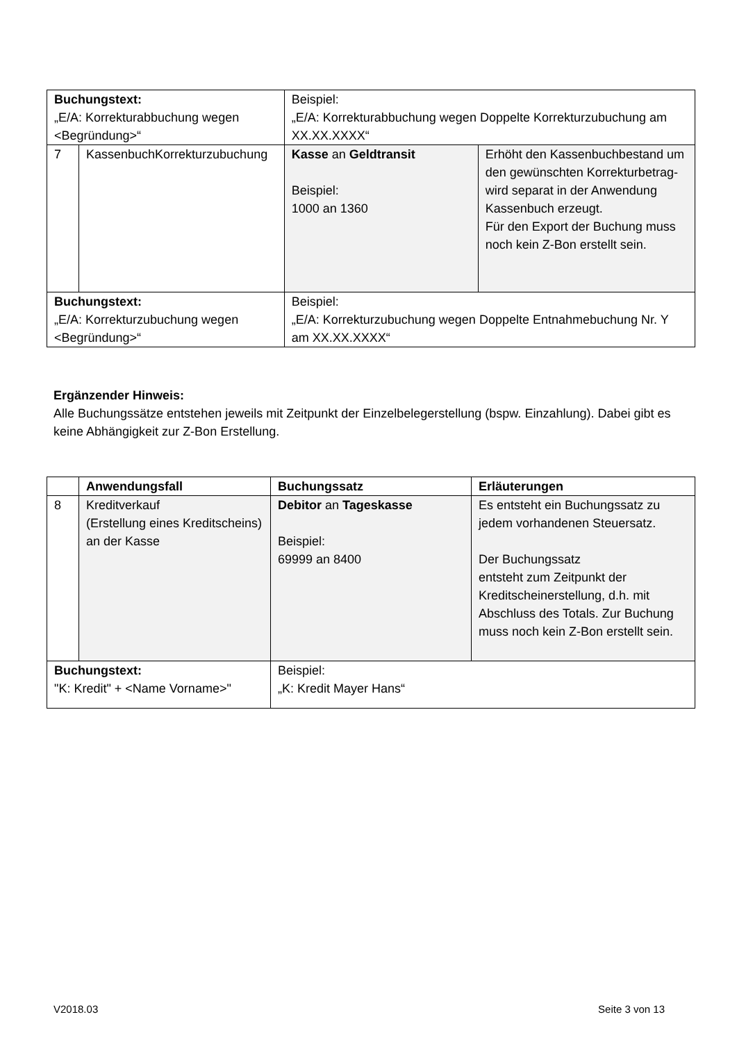| Buchungstext: „E/A: Korrekturabbuchung wegen <Begründung>“ | | Beispiel: „E/A: Korrekturabbuchung wegen Doppelte Korrekturzubuchung am XX.XX.XXXX“ | |
| 7 | KassenbuchKorrekturzubuchung | Kasse an Geldtransit Beispiel: 1000 an 1360 | Erhöht den Kassenbuchbestand um den gewünschten Korrekturbetrag- wird separat in der Anwendung Kassenbuch erzeugt. Für den Export der Buchung muss noch kein Z-Bon erstellt sein. |
| Buchungstext: „E/A: Korrekturzubuchung wegen <Begründung>“ | | Beispiel: „E/A: Korrekturzubuchung wegen Doppelte Entnahmebuchung Nr. Y am XX.XX.XXXX“ | |
Ergänzender Hinweis:
Alle Buchungssätze entstehen jeweils mit Zeitpunkt der Einzelbelegerstellung (bspw. Einzahlung). Dabei gibt es keine Abhängigkeit zur Z-Bon Erstellung.
| | Anwendungsfall | Buchungssatz | Erläuterungen |
| 8 | Kreditverkauf (Erstellung eines Kreditscheins) an der Kasse | Debitor an Tageskasse Beispiel: 69999 an 8400 | Es entsteht ein Buchungssatz zu jedem vorhandenen Steuersatz. Der Buchungssatz entsteht zum Zeitpunkt der Kreditscheinerstellung, d.h. mit Abschluss des Totals. Zur Buchung muss noch kein Z-Bon erstellt sein. |
| Buchungstext: "K: Kredit" + <Name Vorname>" | | Beispiel: „K: Kredit Mayer Hans“ | |
V2018.03 Seite 3 von 13